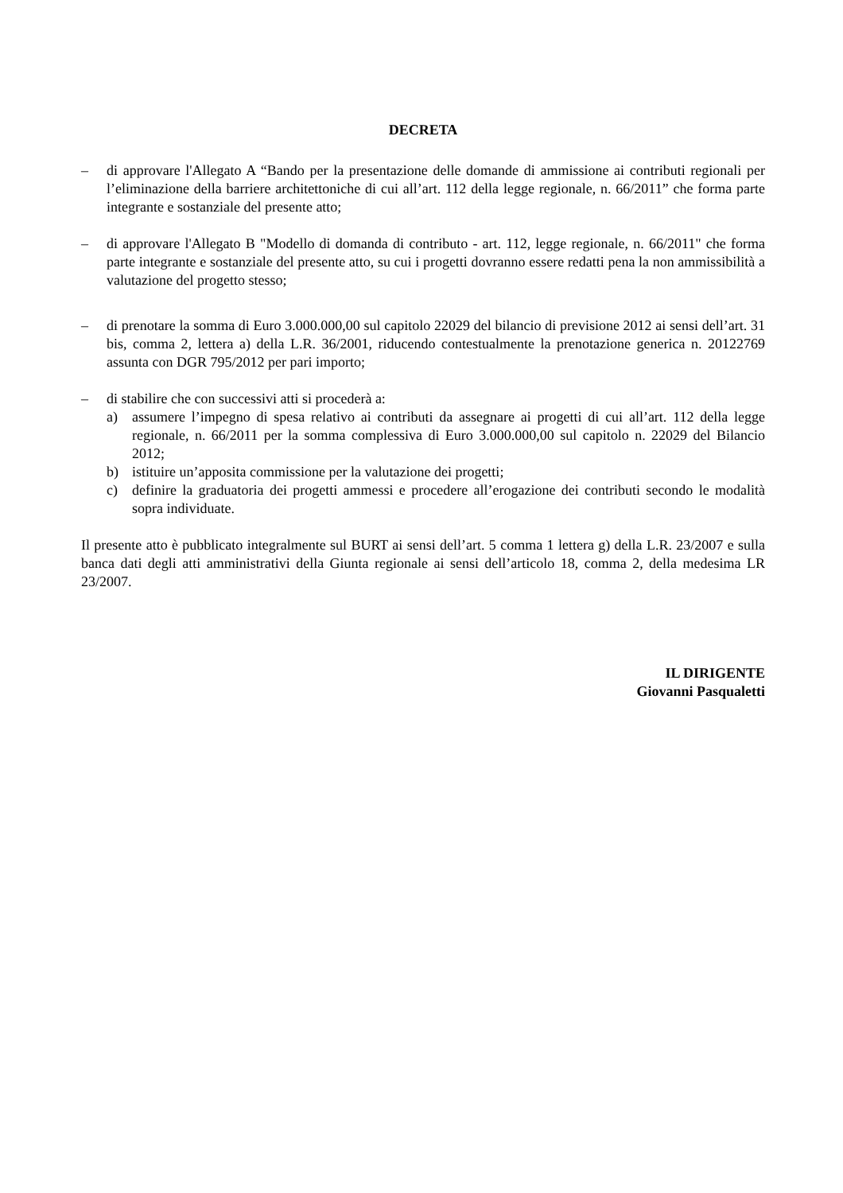DECRETA
– di approvare l'Allegato A “Bando per la presentazione delle domande di ammissione ai contributi regionali per l’eliminazione della barriere architettoniche di cui all’art. 112 della legge regionale, n. 66/2011” che forma parte integrante e sostanziale del presente atto;
– di approvare l'Allegato B "Modello di domanda di contributo - art. 112, legge regionale, n. 66/2011" che forma parte integrante e sostanziale del presente atto, su cui i progetti dovranno essere redatti pena la non ammissibilità a valutazione del progetto stesso;
– di prenotare la somma di Euro 3.000.000,00 sul capitolo 22029 del bilancio di previsione 2012 ai sensi dell’art. 31 bis, comma 2, lettera a) della L.R. 36/2001, riducendo contestualmente la prenotazione generica n. 20122769 assunta con DGR 795/2012 per pari importo;
– di stabilire che con successivi atti si procederà a:
a) assumere l’impegno di spesa relativo ai contributi da assegnare ai progetti di cui all’art. 112 della legge regionale, n. 66/2011 per la somma complessiva di Euro 3.000.000,00 sul capitolo n. 22029 del Bilancio 2012;
b) istituire un’apposita commissione per la valutazione dei progetti;
c) definire la graduatoria dei progetti ammessi e procedere all’erogazione dei contributi secondo le modalità sopra individuate.
Il presente atto è pubblicato integralmente sul BURT ai sensi dell’art. 5 comma 1 lettera g) della L.R. 23/2007 e sulla banca dati degli atti amministrativi della Giunta regionale ai sensi dell’articolo 18, comma 2, della medesima LR 23/2007.
IL DIRIGENTE
Giovanni Pasqualetti